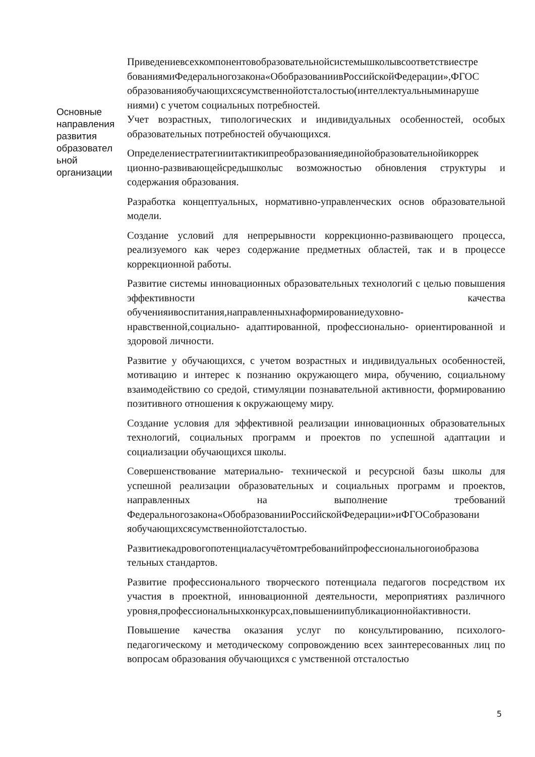| Основные направления развития образовател ьной организации | Приведениевсехкомпонентовобразовательнойсистемышколывсоответствиестре бованиямиФедеральногозакона«ОбобразованиивРоссийскойФедерации»,ФГОС образованияобучающихсясумственнойотсталостью(интеллектуальныминаруше ниями) с учетом социальных потребностей. Учет возрастных, типологических и индивидуальных особенностей, особых образовательных потребностей обучающихся. Определениестратегииитактикипреобразованияединойобразовательнойикоррек ционно-развивающейсредышколыс возможностью обновления структуры и содержания образования. Разработка концептуальных, нормативно-управленческих основ образовательной модели. Создание условий для непрерывности коррекционно-развивающего процесса, реализуемого как через содержание предметных областей, так и в процессе коррекционной работы. Развитие системы инновационных образовательных технологий с целью повышения эффективности качества обученияивоспитания,направленныхнаформированиедуховно-нравственной,социально- адаптированной, профессионально- ориентированной и здоровой личности. Развитие у обучающихся, с учетом возрастных и индивидуальных особенностей, мотивацию и интерес к познанию окружающего мира, обучению, социальному взаимодействию со средой, стимуляции познавательной активности, формированию позитивного отношения к окружающему миру. Создание условия для эффективной реализации инновационных образовательных технологий, социальных программ и проектов по успешной адаптации и социализации обучающихся школы. Совершенствование материально- технической и ресурсной базы школы для успешной реализации образовательных и социальных программ и проектов, направленных на выполнение требований Федеральногозакона«ОбобразованииРоссийскойФедерации»иФГОСобразовани яобучающихсясумственнойотсталостью. Развитиекадровогопотенциаласучётомтребованийпрофессиональногоиобразова тельных стандартов. Развитие профессионального творческого потенциала педагогов посредством их участия в проектной, инновационной деятельности, мероприятиях различного уровня,профессиональныхконкурсах,повышениипубликационнойактивности. Повышение качества оказания услуг по консультированию, психолого-педагогическому и методическому сопровождению всех заинтересованных лиц по вопросам образования обучающихся с умственной отсталостью |
5